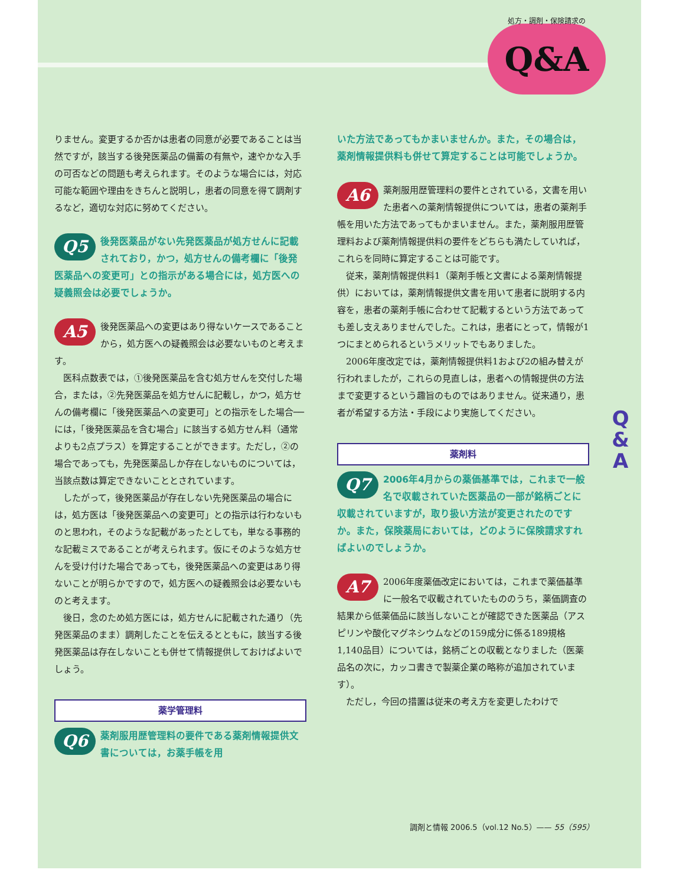処方・調剤・保険請求の
Q&A
りません。変更するか否かは患者の同意が必要であることは当然ですが，該当する後発医薬品の備蓄の有無や，速やかな入手の可否などの問題も考えられます。そのような場合には，対応可能な範囲や理由をきちんと説明し，患者の同意を得て調剤するなど，適切な対応に努めてください。
Q5 後発医薬品がない先発医薬品が処方せんに記載されており，かつ，処方せんの備考欄に「後発医薬品への変更可」との指示がある場合には，処方医への疑義照会は必要でしょうか。
A5 後発医薬品への変更はあり得ないケースであることから，処方医への疑義照会は必要ないものと考えます。
医科点数表では，①後発医薬品を含む処方せんを交付した場合，または，②先発医薬品を処方せんに記載し，かつ，処方せんの備考欄に「後発医薬品への変更可」との指示をした場合──には，「後発医薬品を含む場合」に該当する処方せん料（通常よりも2点プラス）を算定することができます。ただし，②の場合であっても，先発医薬品しか存在しないものについては，当該点数は算定できないこととされています。
したがって，後発医薬品が存在しない先発医薬品の場合には，処方医は「後発医薬品への変更可」との指示は行わないものと思われ，そのような記載があったとしても，単なる事務的な記載ミスであることが考えられます。仮にそのような処方せんを受け付けた場合であっても，後発医薬品への変更はあり得ないことが明らかですので，処方医への疑義照会は必要ないものと考えます。
後日，念のため処方医には，処方せんに記載された通り（先発医薬品のまま）調剤したことを伝えるとともに，該当する後発医薬品は存在しないことも併せて情報提供しておけばよいでしょう。
薬学管理料
Q6 薬剤服用歴管理料の要件である薬剤情報提供文書については，お薬手帳を用
いた方法であってもかまいませんか。また，その場合は，薬剤情報提供料も併せて算定することは可能でしょうか。
A6 薬剤服用歴管理料の要件とされている，文書を用いた患者への薬剤情報提供については，患者の薬剤手帳を用いた方法であってもかまいません。また，薬剤服用歴管理料および薬剤情報提供料の要件をどちらも満たしていれば，これらを同時に算定することは可能です。
従来，薬剤情報提供料1（薬剤手帳と文書による薬剤情報提供）においては，薬剤情報提供文書を用いて患者に説明する内容を，患者の薬剤手帳に合わせて記載するという方法であっても差し支えありませんでした。これは，患者にとって，情報が1つにまとめられるというメリットでもありました。
2006年度改定では，薬剤情報提供料1および2の組み替えが行われましたが，これらの見直しは，患者への情報提供の方法まで変更するという趣旨のものではありません。従来通り，患者が希望する方法・手段により実施してください。
薬剤料
Q7 2006年4月からの薬価基準では，これまで一般名で収載されていた医薬品の一部が銘柄ごとに収載されていますが，取り扱い方法が変更されたのですか。また，保険薬局においては，どのように保険請求すればよいのでしょうか。
A7 2006年度薬価改定においては，これまで薬価基準に一般名で収載されていたもののうち，薬価調査の結果から低薬価品に該当しないことが確認できた医薬品（アスピリンや酸化マグネシウムなどの159成分に係る189規格1,140品目）については，銘柄ごとの収載となりました（医薬品名の次に，カッコ書きで製薬企業の略称が追加されています）。
ただし，今回の措置は従来の考え方を変更したわけで
Q
&
A
調剤と情報 2006.5（vol.12 No.5）—— 55（595）